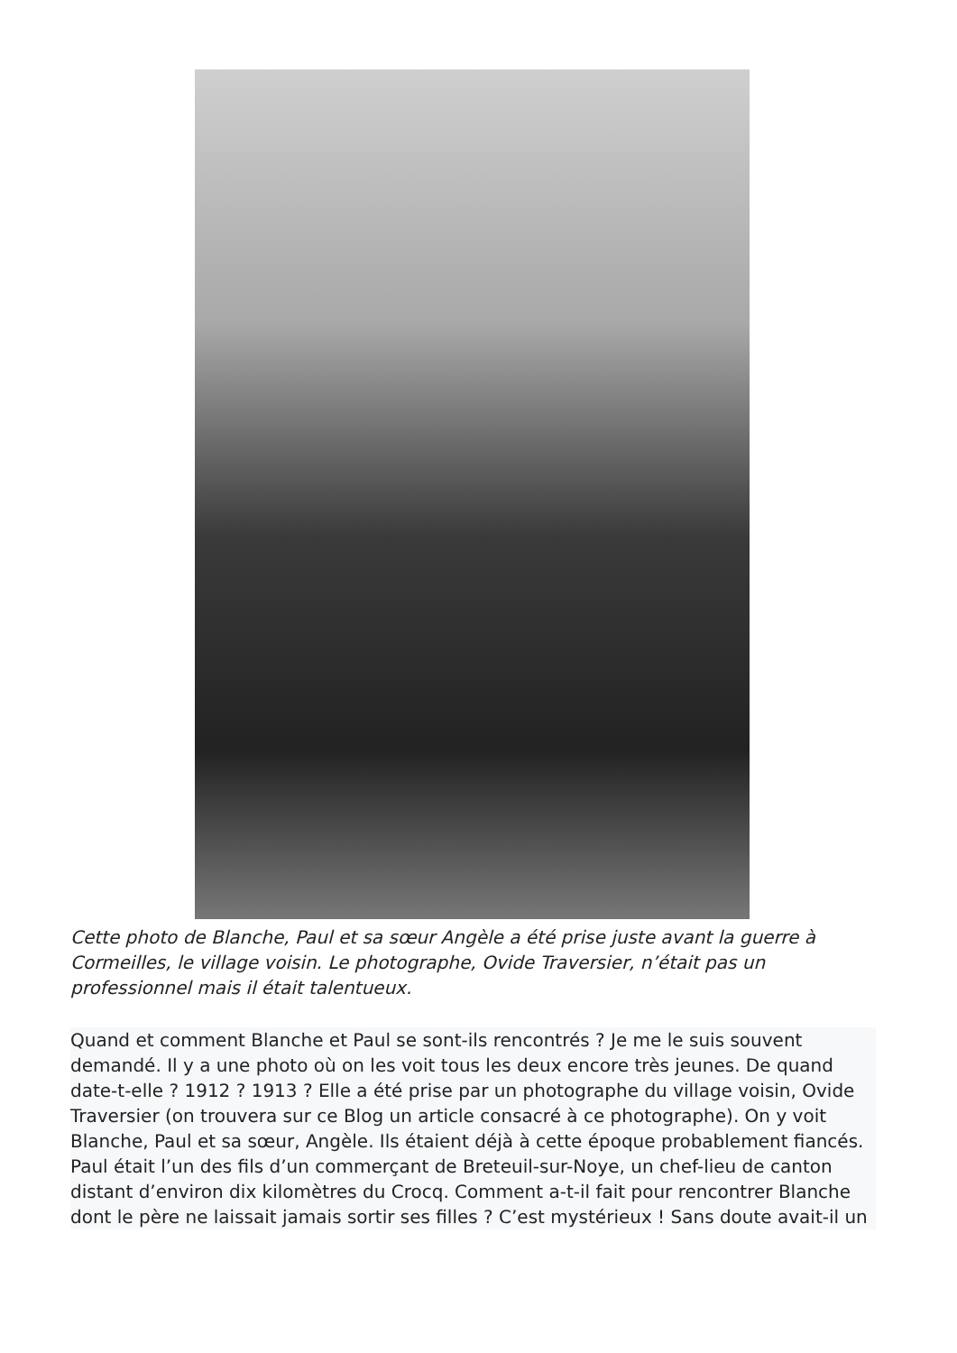Cette photo de Blanche, Paul et sa sœur Angèle a été prise juste avant la guerre à Cormeilles, le village voisin. Le photographe, Ovide Traversier, n’était pas un professionnel mais il était talentueux.
Quand et comment Blanche et Paul se sont-ils rencontrés ? Je me le suis souvent demandé. Il y a une photo où on les voit tous les deux encore très jeunes. De quand date-t-elle ? 1912 ? 1913 ? Elle a été prise par un photographe du village voisin, Ovide Traversier (on trouvera sur ce Blog un article consacré à ce photographe). On y voit Blanche, Paul et sa sœur, Angèle. Ils étaient déjà à cette époque probablement fiancés. Paul était l’un des fils d’un commerçant de Breteuil-sur-Noye, un chef-lieu de canton distant d’environ dix kilomètres du Crocq. Comment a-t-il fait pour rencontrer Blanche dont le père ne laissait jamais sortir ses filles ? C’est mystérieux ! Sans doute avait-il un